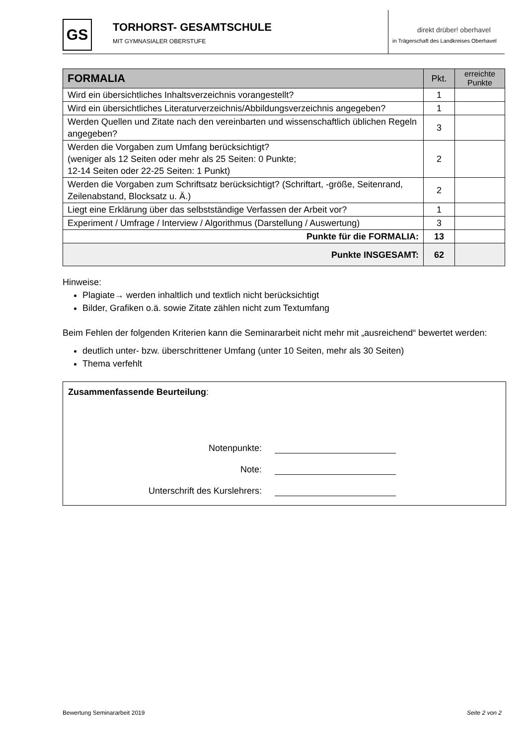GS
TORHORST- GESAMTSCHULE
MIT GYMNASIALER OBERSTUFE
direkt drüber! oberhavel
in Trägerschaft des Landkreises Oberhavel
| FORMALIA | Pkt. | erreichte Punkte |
| --- | --- | --- |
| Wird ein übersichtliches Inhaltsverzeichnis vorangestellt? | 1 | |
| Wird ein übersichtliches Literaturverzeichnis/Abbildungsverzeichnis angegeben? | 1 | |
| Werden Quellen und Zitate nach den vereinbarten und wissenschaftlich üblichen Regeln angegeben? | 3 | |
| Werden die Vorgaben zum Umfang berücksichtigt? (weniger als 12 Seiten oder mehr als 25 Seiten: 0 Punkte; 12-14 Seiten oder 22-25 Seiten: 1 Punkt) | 2 | |
| Werden die Vorgaben zum Schriftsatz berücksichtigt? (Schriftart, -größe, Seitenrand, Zeilenabstand, Blocksatz u. Ä.) | 2 | |
| Liegt eine Erklärung über das selbstständige Verfassen der Arbeit vor? | 1 | |
| Experiment / Umfrage / Interview / Algorithmus (Darstellung / Auswertung) | 3 | |
| Punkte für die FORMALIA: | 13 | |
| Punkte INSGESAMT: | 62 | |
Hinweise:
Plagiate→ werden inhaltlich und textlich nicht berücksichtigt
Bilder, Grafiken o.ä. sowie Zitate zählen nicht zum Textumfang
Beim Fehlen der folgenden Kriterien kann die Seminararbeit nicht mehr mit „ausreichend“ bewertet werden:
deutlich unter- bzw. überschrittener Umfang (unter 10 Seiten, mehr als 30 Seiten)
Thema verfehlt
Zusammenfassende Beurteilung:
Notenpunkte:
Note:
Unterschrift des Kurslehrers:
Bewertung Seminararbeit 2019 Seite 2 von 2